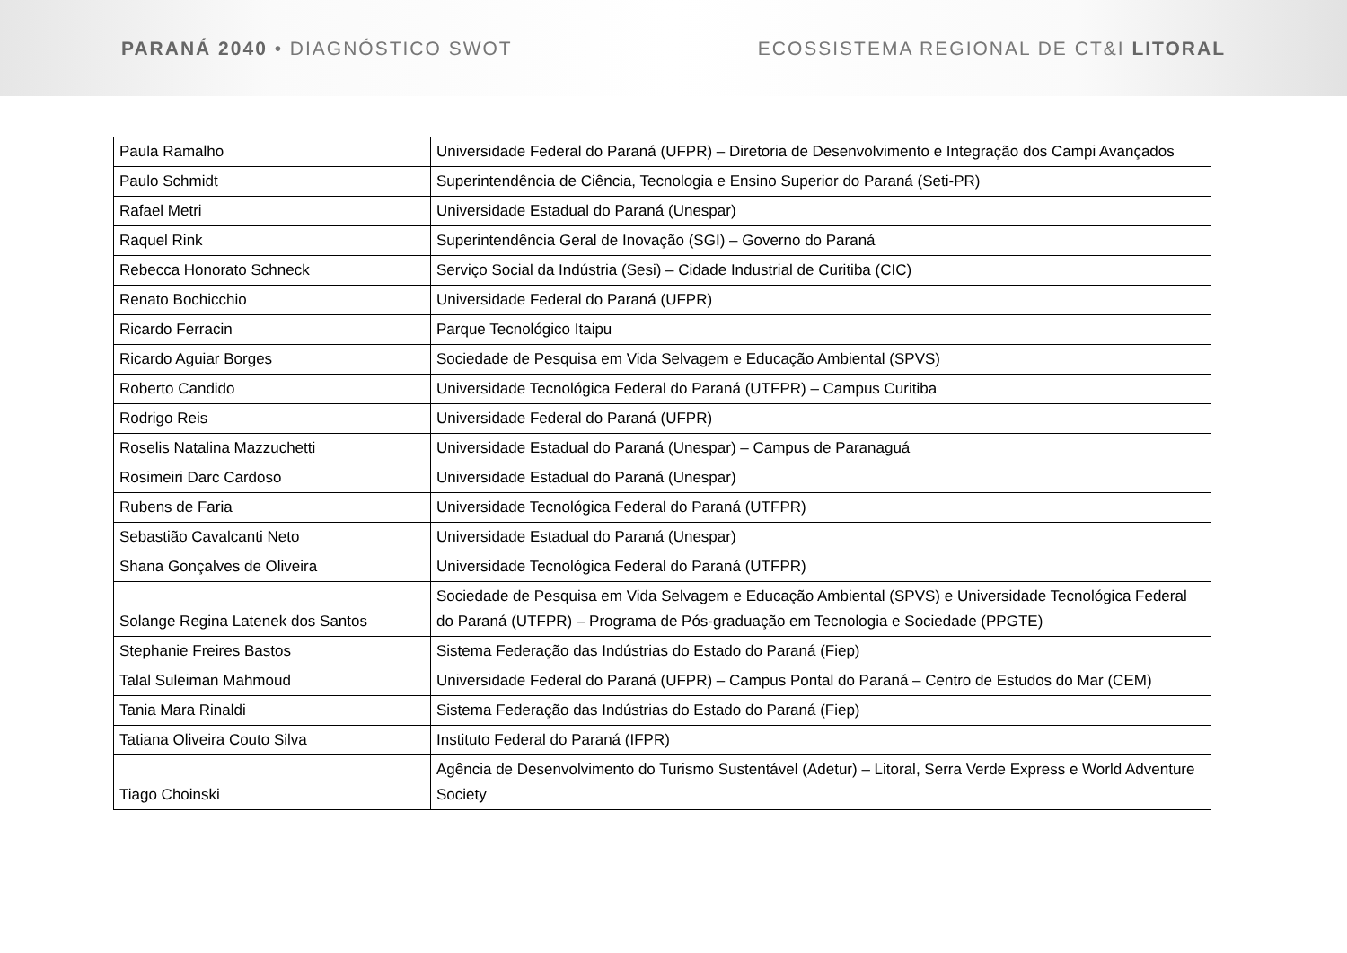PARANÁ 2040 • DIAGNÓSTICO SWOT
ECOSSISTEMA REGIONAL DE CT&I LITORAL
| Paula Ramalho | Universidade Federal do Paraná (UFPR) – Diretoria de Desenvolvimento e Integração dos Campi Avançados |
| Paulo Schmidt | Superintendência de Ciência, Tecnologia e Ensino Superior do Paraná (Seti-PR) |
| Rafael Metri | Universidade Estadual do Paraná (Unespar) |
| Raquel Rink | Superintendência Geral de Inovação (SGI) – Governo do Paraná |
| Rebecca Honorato Schneck | Serviço Social da Indústria (Sesi) – Cidade Industrial de Curitiba (CIC) |
| Renato Bochicchio | Universidade Federal do Paraná (UFPR) |
| Ricardo Ferracin | Parque Tecnológico Itaipu |
| Ricardo Aguiar Borges | Sociedade de Pesquisa em Vida Selvagem e Educação Ambiental (SPVS) |
| Roberto Candido | Universidade Tecnológica Federal do Paraná (UTFPR) – Campus Curitiba |
| Rodrigo Reis | Universidade Federal do Paraná (UFPR) |
| Roselis Natalina Mazzuchetti | Universidade Estadual do Paraná (Unespar) – Campus de Paranaguá |
| Rosimeiri Darc Cardoso | Universidade Estadual do Paraná (Unespar) |
| Rubens de Faria | Universidade Tecnológica Federal do Paraná (UTFPR) |
| Sebastião Cavalcanti Neto | Universidade Estadual do Paraná (Unespar) |
| Shana Gonçalves de Oliveira | Universidade Tecnológica Federal do Paraná (UTFPR) |
| Solange Regina Latenek dos Santos | Sociedade de Pesquisa em Vida Selvagem e Educação Ambiental (SPVS) e Universidade Tecnológica Federal do Paraná (UTFPR) – Programa de Pós-graduação em Tecnologia e Sociedade (PPGTE) |
| Stephanie Freires Bastos | Sistema Federação das Indústrias do Estado do Paraná (Fiep) |
| Talal Suleiman Mahmoud | Universidade Federal do Paraná (UFPR) – Campus Pontal do Paraná – Centro de Estudos do Mar (CEM) |
| Tania Mara Rinaldi | Sistema Federação das Indústrias do Estado do Paraná (Fiep) |
| Tatiana Oliveira Couto Silva | Instituto Federal do Paraná (IFPR) |
| Tiago Choinski | Agência de Desenvolvimento do Turismo Sustentável (Adetur) – Litoral, Serra Verde Express e World Adventure Society |